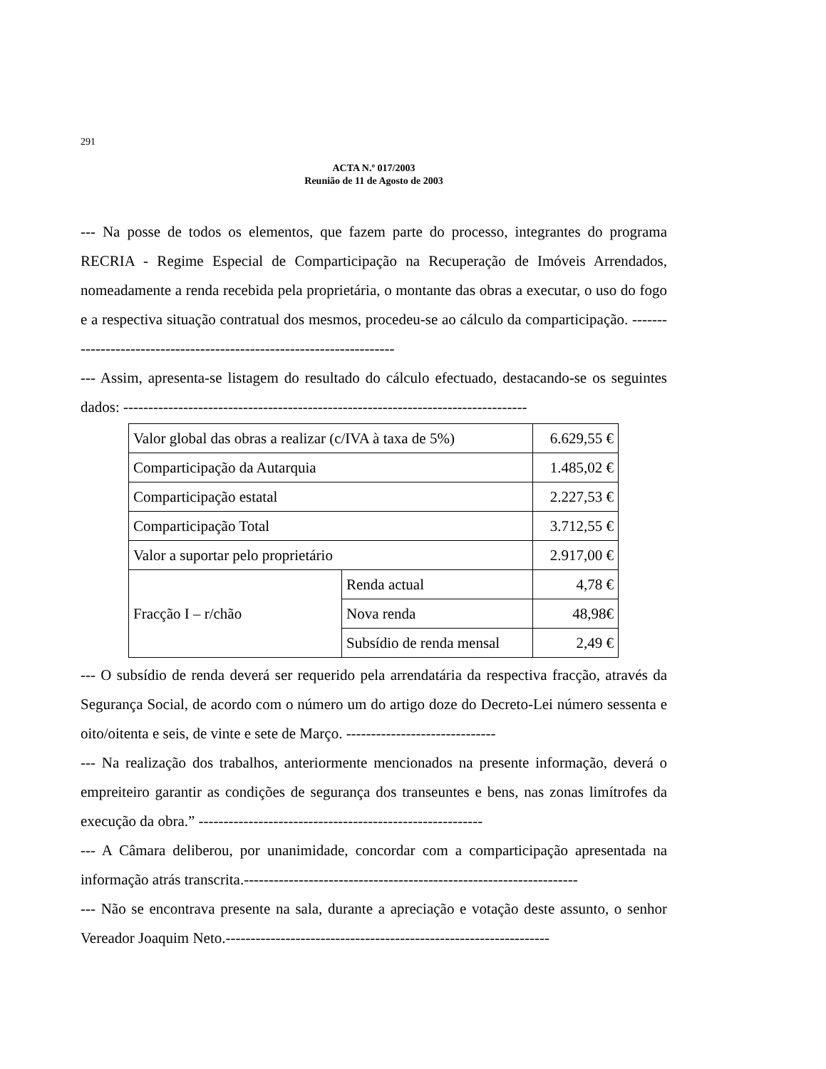291
ACTA N.º 017/2003
Reunião de 11 de Agosto de 2003
--- Na posse de todos os elementos, que fazem parte do processo, integrantes do programa RECRIA - Regime Especial de Comparticipação na Recuperação de Imóveis Arrendados, nomeadamente a renda recebida pela proprietária, o montante das obras a executar, o uso do fogo e a respectiva situação contratual dos mesmos, procedeu-se ao cálculo da comparticipação. ----------------------------------------------------------------------
--- Assim, apresenta-se listagem do resultado do cálculo efectuado, destacando-se os seguintes dados: ---------------------------------------------------------------------------------
| Valor global das obras a realizar (c/IVA à taxa de 5%) | | 6.629,55 € |
| Comparticipação da Autarquia | | 1.485,02 € |
| Comparticipação estatal | | 2.227,53 € |
| Comparticipação Total | | 3.712,55 € |
| Valor a suportar pelo proprietário | | 2.917,00 € |
| Fracção I – r/chão | Renda actual | 4,78 € |
| | Nova renda | 48,98€ |
| | Subsídio de renda mensal | 2,49 € |
--- O subsídio de renda deverá ser requerido pela arrendatária da respectiva fracção, através da Segurança Social, de acordo com o número um do artigo doze do Decreto-Lei número sessenta e oito/oitenta e seis, de vinte e sete de Março. ------------------------------
--- Na realização dos trabalhos, anteriormente mencionados na presente informação, deverá o empreiteiro garantir as condições de segurança dos transeuntes e bens, nas zonas limítrofes da execução da obra.” ---------------------------------------------------------
--- A Câmara deliberou, por unanimidade, concordar com a comparticipação apresentada na informação atrás transcrita.-------------------------------------------------------------------
--- Não se encontrava presente na sala, durante a apreciação e votação deste assunto, o senhor Vereador Joaquim Neto.-----------------------------------------------------------------